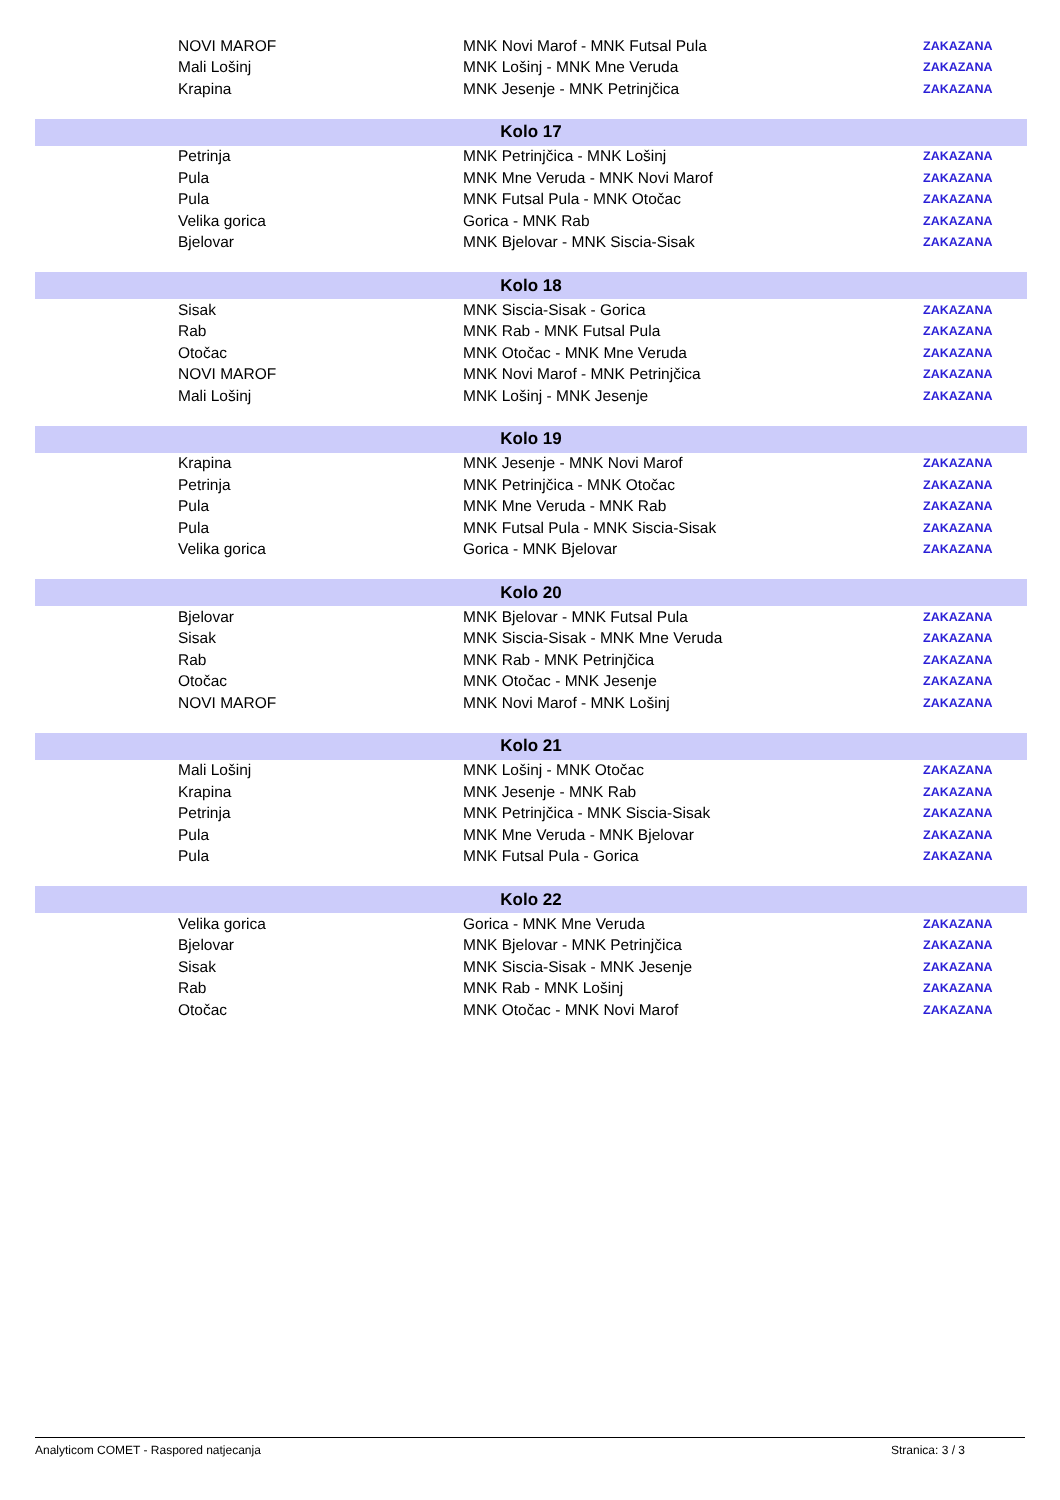| | NOVI MAROF | MNK Novi Marof - MNK Futsal Pula | ZAKAZANA |
| | Mali Lošinj | MNK Lošinj - MNK Mne Veruda | ZAKAZANA |
| | Krapina | MNK Jesenje - MNK Petrinjčica | ZAKAZANA |
| Kolo 17 | | | |
| | Petrinja | MNK Petrinjčica - MNK Lošinj | ZAKAZANA |
| | Pula | MNK Mne Veruda - MNK Novi Marof | ZAKAZANA |
| | Pula | MNK Futsal Pula - MNK Otočac | ZAKAZANA |
| | Velika gorica | Gorica - MNK Rab | ZAKAZANA |
| | Bjelovar | MNK Bjelovar - MNK Siscia-Sisak | ZAKAZANA |
| Kolo 18 | | | |
| | Sisak | MNK Siscia-Sisak - Gorica | ZAKAZANA |
| | Rab | MNK Rab - MNK Futsal Pula | ZAKAZANA |
| | Otočac | MNK Otočac - MNK Mne Veruda | ZAKAZANA |
| | NOVI MAROF | MNK Novi Marof - MNK Petrinjčica | ZAKAZANA |
| | Mali Lošinj | MNK Lošinj - MNK Jesenje | ZAKAZANA |
| Kolo 19 | | | |
| | Krapina | MNK Jesenje - MNK Novi Marof | ZAKAZANA |
| | Petrinja | MNK Petrinjčica - MNK Otočac | ZAKAZANA |
| | Pula | MNK Mne Veruda - MNK Rab | ZAKAZANA |
| | Pula | MNK Futsal Pula - MNK Siscia-Sisak | ZAKAZANA |
| | Velika gorica | Gorica - MNK Bjelovar | ZAKAZANA |
| Kolo 20 | | | |
| | Bjelovar | MNK Bjelovar - MNK Futsal Pula | ZAKAZANA |
| | Sisak | MNK Siscia-Sisak - MNK Mne Veruda | ZAKAZANA |
| | Rab | MNK Rab - MNK Petrinjčica | ZAKAZANA |
| | Otočac | MNK Otočac - MNK Jesenje | ZAKAZANA |
| | NOVI MAROF | MNK Novi Marof - MNK Lošinj | ZAKAZANA |
| Kolo 21 | | | |
| | Mali Lošinj | MNK Lošinj - MNK Otočac | ZAKAZANA |
| | Krapina | MNK Jesenje - MNK Rab | ZAKAZANA |
| | Petrinja | MNK Petrinjčica - MNK Siscia-Sisak | ZAKAZANA |
| | Pula | MNK Mne Veruda - MNK Bjelovar | ZAKAZANA |
| | Pula | MNK Futsal Pula - Gorica | ZAKAZANA |
| Kolo 22 | | | |
| | Velika gorica | Gorica - MNK Mne Veruda | ZAKAZANA |
| | Bjelovar | MNK Bjelovar - MNK Petrinjčica | ZAKAZANA |
| | Sisak | MNK Siscia-Sisak - MNK Jesenje | ZAKAZANA |
| | Rab | MNK Rab - MNK Lošinj | ZAKAZANA |
| | Otočac | MNK Otočac - MNK Novi Marof | ZAKAZANA |
Analyticom COMET - Raspored natjecanja Stranica: 3 / 3